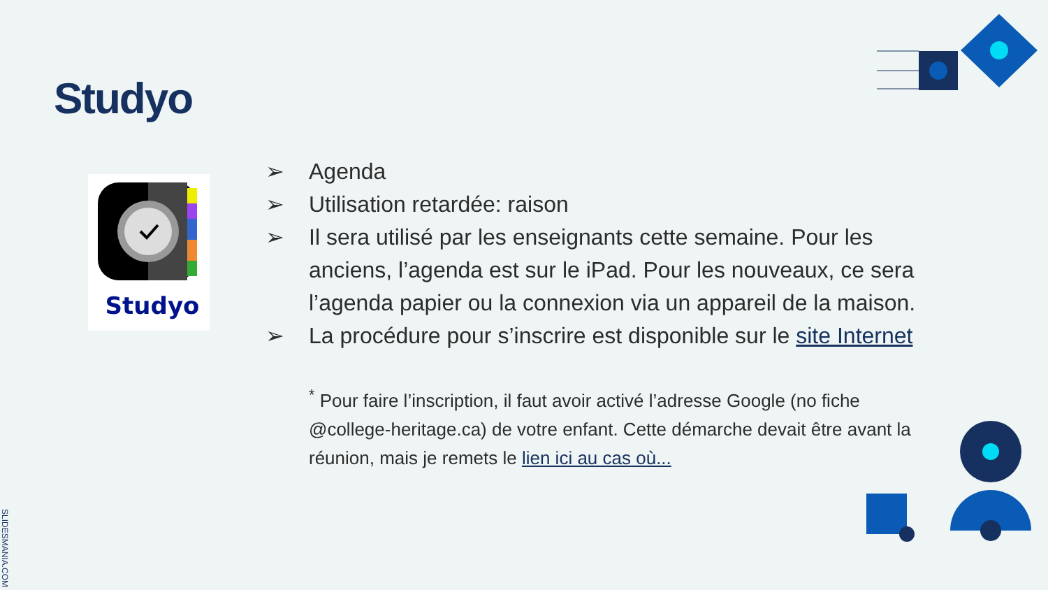Studyo
Studyo
➢ Agenda
➢ Utilisation retardée: raison
➢ Il sera utilisé par les enseignants cette semaine. Pour les anciens, l’agenda est sur le iPad. Pour les nouveaux, ce sera l’agenda papier ou la connexion via un appareil de la maison.
➢ La procédure pour s’inscrire est disponible sur le site Internet
<sup>*</sup> Pour faire l’inscription, il faut avoir activé l’adresse Google (no fiche @college-heritage.ca) de votre enfant. Cette démarche devait être avant la réunion, mais je remets le lien ici au cas où...
SLIDESMANIA.COM